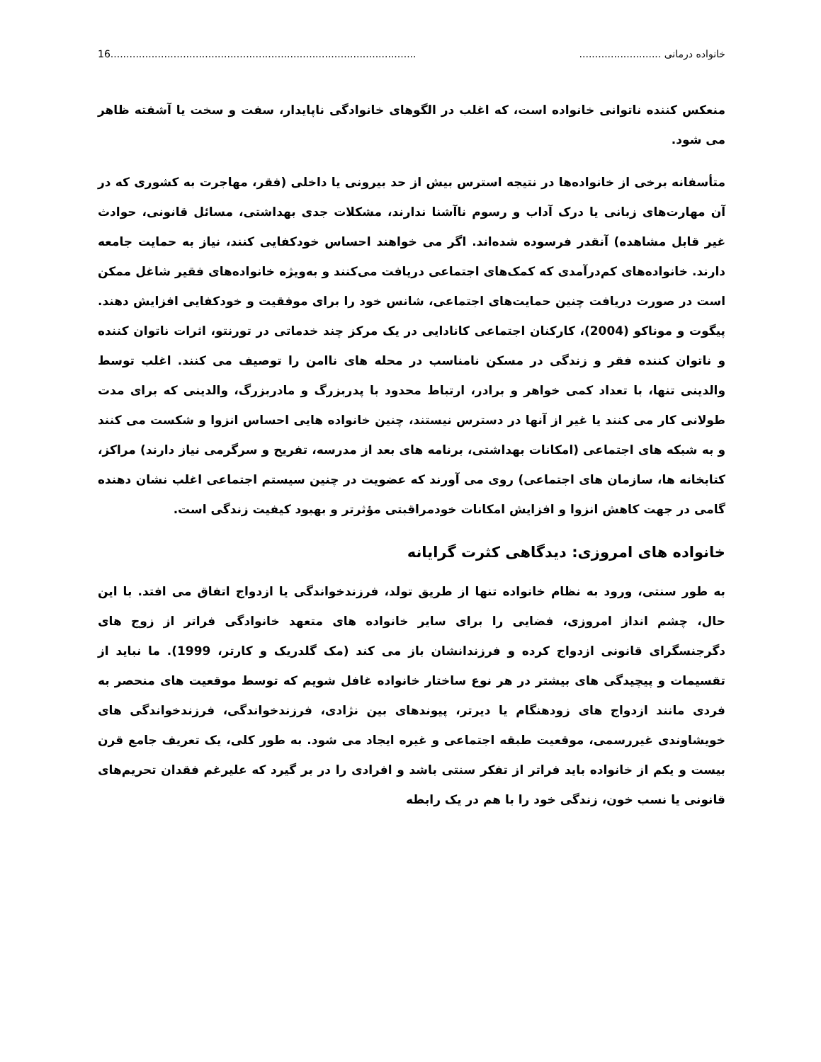خانواده درمانی .......................... 16.................................................................................................
منعکس کننده ناتوانی خانواده است، که اغلب در الگوهای خانوادگی ناپایدار، سفت و سخت یا آشفته ظاهر می شود.
متأسفانه برخی از خانواده‌ها در نتیجه استرس بیش از حد بیرونی یا داخلی (فقر، مهاجرت به کشوری که در آن مهارت‌های زبانی یا درک آداب و رسوم ناآشنا ندارند، مشکلات جدی بهداشتی، مسائل قانونی، حوادث غیر قابل مشاهده) آنقدر فرسوده شده‌اند. اگر می خواهند احساس خودکفایی کنند، نیاز به حمایت جامعه دارند. خانواده‌های کم‌درآمدی که کمک‌های اجتماعی دریافت می‌کنند و به‌ویژه خانواده‌های فقیر شاغل ممکن است در صورت دریافت چنین حمایت‌های اجتماعی، شانس خود را برای موفقیت و خودکفایی افزایش دهند. پیگوت و موناکو (2004)، کارکنان اجتماعی کانادایی در یک مرکز چند خدماتی در تورنتو، اثرات ناتوان کننده و ناتوان کننده فقر و زندگی در مسکن نامناسب در محله های ناامن را توصیف می کنند. اغلب توسط والدینی تنها، با تعداد کمی خواهر و برادر، ارتباط محدود با پدربزرگ و مادربزرگ، والدینی که برای مدت طولانی کار می کنند یا غیر از آنها در دسترس نیستند، چنین خانواده هایی احساس انزوا و شکست می کنند و به شبکه های اجتماعی (امکانات بهداشتی، برنامه های بعد از مدرسه، تفریح و سرگرمی نیاز دارند) مراکز، کتابخانه ها، سازمان های اجتماعی) روی می آورند که عضویت در چنین سیستم اجتماعی اغلب نشان دهنده گامی در جهت کاهش انزوا و افزایش امکانات خودمراقبتی مؤثرتر و بهبود کیفیت زندگی است.
خانواده های امروزی: دیدگاهی کثرت گرایانه
به طور سنتی، ورود به نظام خانواده تنها از طریق تولد، فرزندخواندگی یا ازدواج اتفاق می افتد. با این حال، چشم انداز امروزی، فضایی را برای سایر خانواده های متعهد خانوادگی فراتر از زوج های دگرجنسگرای قانونی ازدواج کرده و فرزندانشان باز می کند (مک گلدریک و کارتر، 1999). ما نباید از تقسیمات و پیچیدگی های بیشتر در هر نوع ساختار خانواده غافل شویم که توسط موقعیت های منحصر به فردی مانند ازدواج های زودهنگام یا دیرتر، پیوندهای بین نژادی، فرزندخواندگی، فرزندخواندگی های خویشاوندی غیررسمی، موقعیت طبقه اجتماعی و غیره ایجاد می شود. به طور کلی، یک تعریف جامع قرن بیست و یکم از خانواده باید فراتر از تفکر سنتی باشد و افرادی را در بر گیرد که علیرغم فقدان تحریم‌های قانونی یا نسب خون، زندگی خود را با هم در یک رابطه